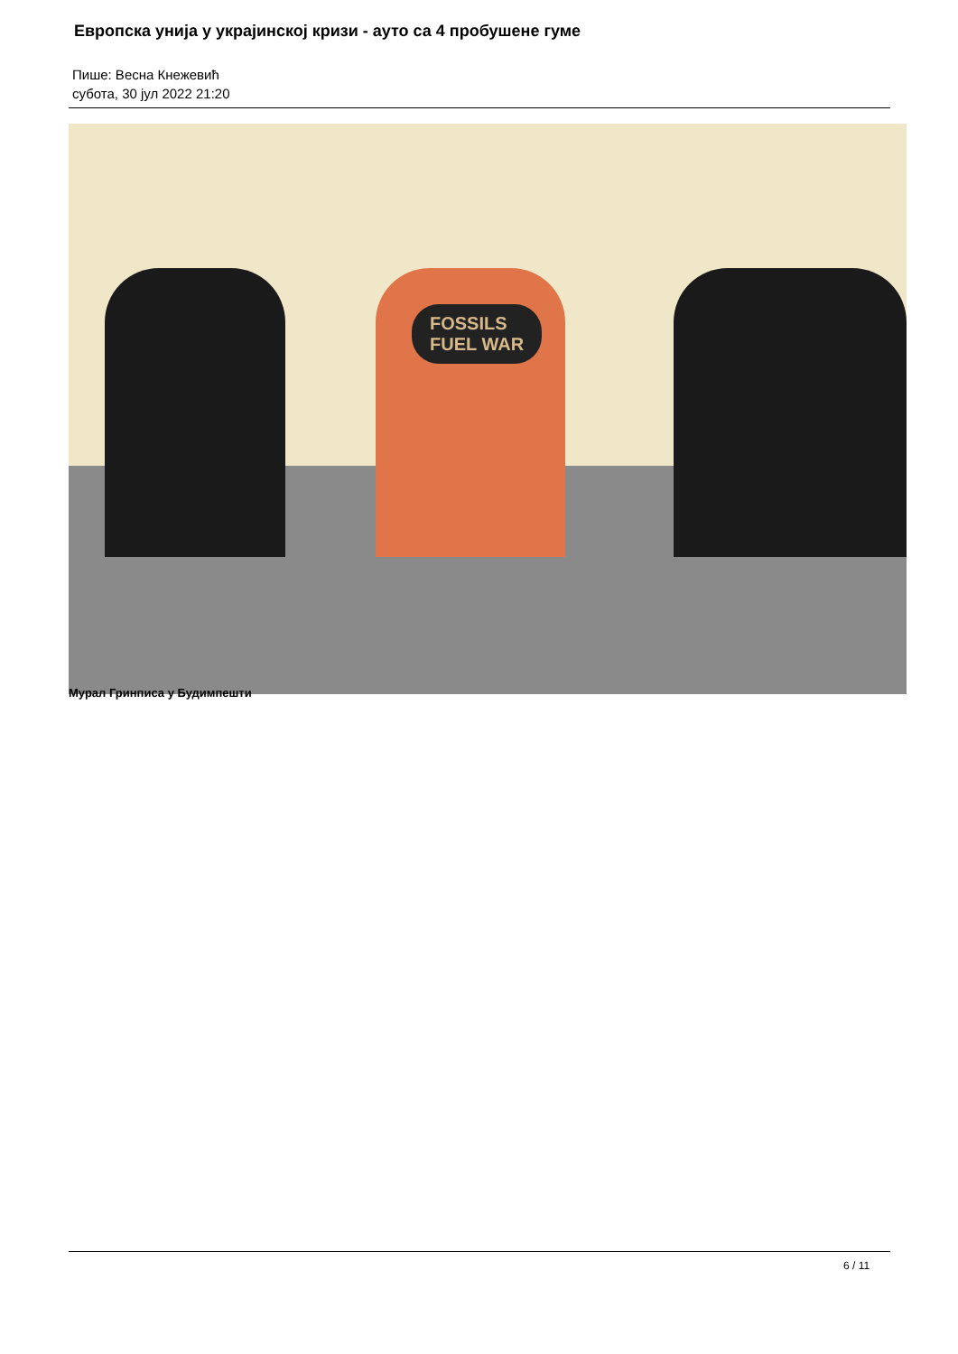Европска унија у украјинској кризи - ауто са 4 пробушене гуме
Пише: Весна Кнежевић
субота, 30 јул 2022 21:20
FOSSILS
FUEL WAR
Мурал Гринписа у Будимпешти
6 / 11